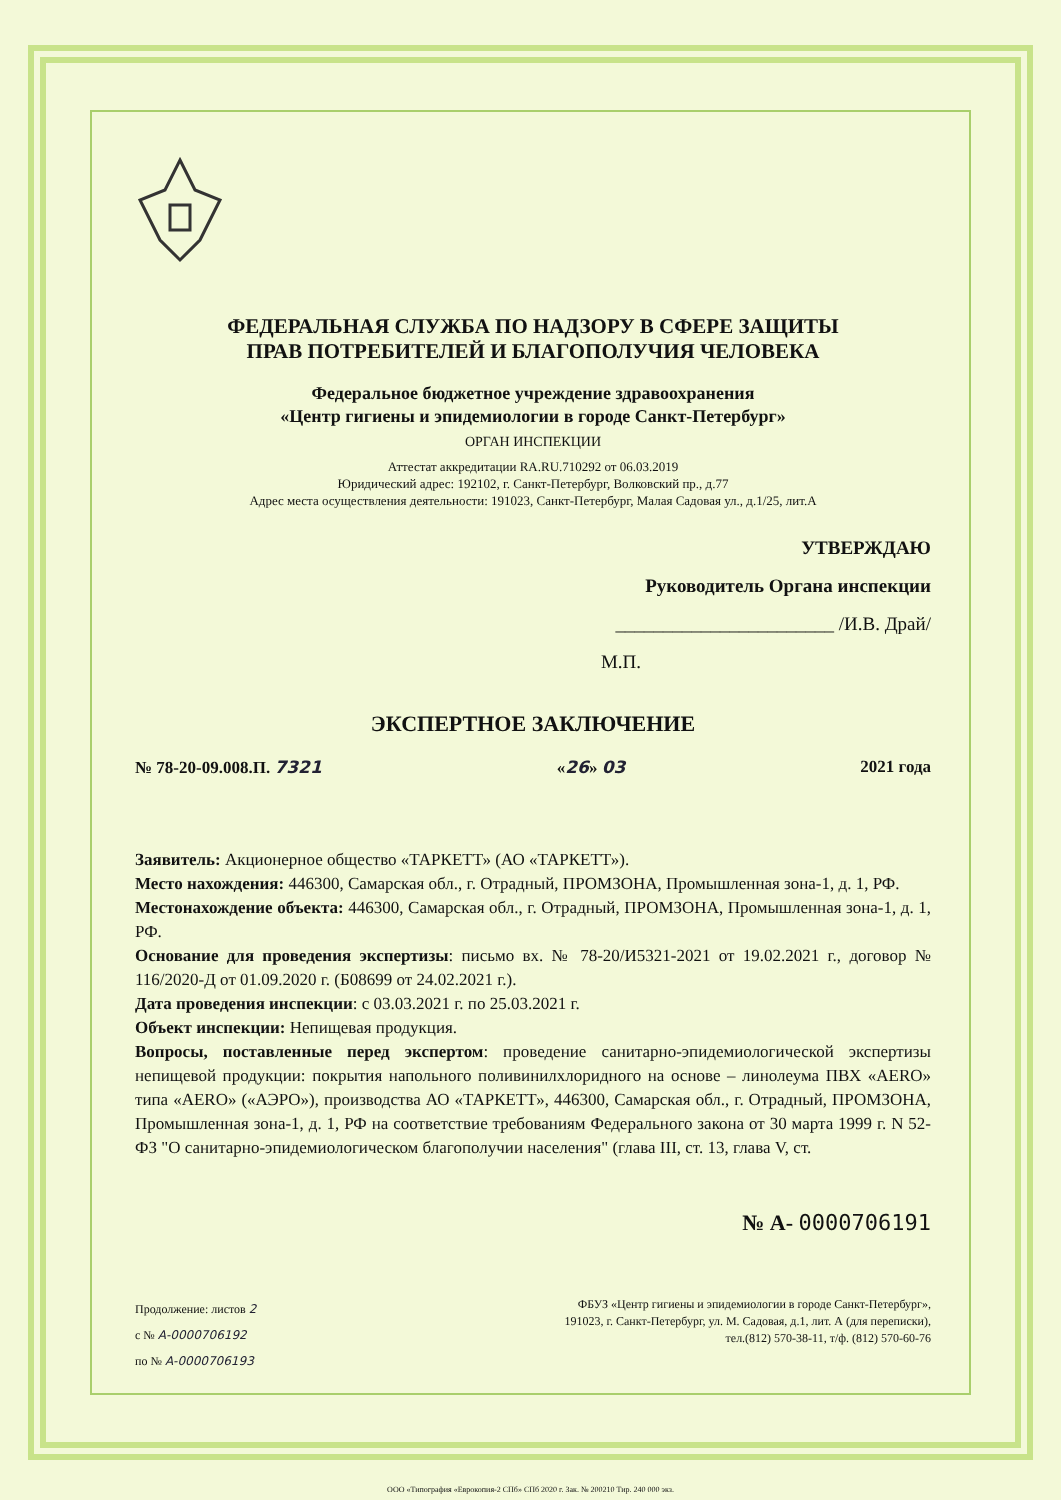ФЕДЕРАЛЬНАЯ СЛУЖБА ПО НАДЗОРУ В СФЕРЕ ЗАЩИТЫ
ПРАВ ПОТРЕБИТЕЛЕЙ И БЛАГОПОЛУЧИЯ ЧЕЛОВЕКА
Федеральное бюджетное учреждение здравоохранения
«Центр гигиены и эпидемиологии в городе Санкт-Петербург»
ОРГАН ИНСПЕКЦИИ
Аттестат аккредитации RA.RU.710292 от 06.03.2019
Юридический адрес: 192102, г. Санкт-Петербург, Волковский пр., д.77
Адрес места осуществления деятельности: 191023, Санкт-Петербург, Малая Садовая ул., д.1/25, лит.А
УТВЕРЖДАЮ
Руководитель Органа инспекции
_______________________ /И.В. Драй/
М.П.
ЭКСПЕРТНОЕ ЗАКЛЮЧЕНИЕ
№ 78-20-09.008.П. 7321 «26» 03 2021 года
Заявитель: Акционерное общество «ТАРКЕТТ» (АО «ТАРКЕТТ»).
Место нахождения: 446300, Самарская обл., г. Отрадный, ПРОМЗОНА, Промышленная зона-1, д. 1, РФ.
Местонахождение объекта: 446300, Самарская обл., г. Отрадный, ПРОМЗОНА, Промышленная зона-1, д. 1, РФ.
Основание для проведения экспертизы: письмо вх. № 78-20/И5321-2021 от 19.02.2021 г., договор № 116/2020-Д от 01.09.2020 г. (Б08699 от 24.02.2021 г.).
Дата проведения инспекции: с 03.03.2021 г. по 25.03.2021 г.
Объект инспекции: Непищевая продукция.
Вопросы, поставленные перед экспертом: проведение санитарно-эпидемиологической экспертизы непищевой продукции: покрытия напольного поливинилхлоридного на основе – линолеума ПВХ «AERO» типа «AERO» («АЭРО»), производства АО «ТАРКЕТТ», 446300, Самарская обл., г. Отрадный, ПРОМЗОНА, Промышленная зона-1, д. 1, РФ на соответствие требованиям Федерального закона от 30 марта 1999 г. N 52-ФЗ "О санитарно-эпидемиологическом благополучии населения" (глава III, ст. 13, глава V, ст.
№ А- 0000706191
Продолжение: листов 2
с № А-0000706192
по № А-0000706193
ФБУЗ «Центр гигиены и эпидемиологии в городе Санкт-Петербург»,
191023, г. Санкт-Петербург, ул. М. Садовая, д.1, лит. А (для переписки),
тел.(812) 570-38-11, т/ф. (812) 570-60-76
ООО «Типография «Еврокопия-2 СПб» СПб 2020 г. Зак. № 200210 Тир. 240 000 экз.